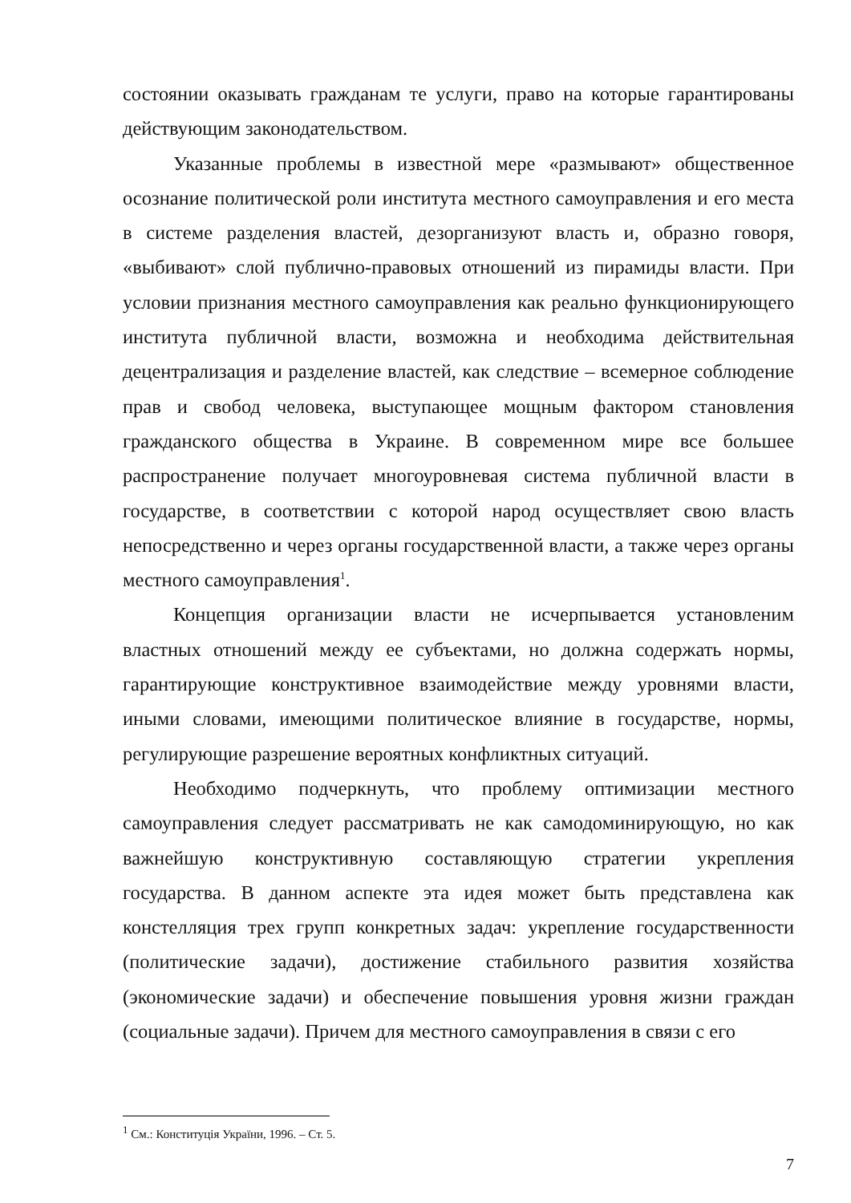состоянии оказывать гражданам те услуги, право на которые гарантированы действующим законодательством.
Указанные проблемы в известной мере «размывают» общественное осознание политической роли института местного самоуправления и его места в системе разделения властей, дезорганизуют власть и, образно говоря, «выбивают» слой публично-правовых отношений из пирамиды власти. При условии признания местного самоуправления как реально функционирующего института публичной власти, возможна и необходима действительная децентрализация и разделение властей, как следствие – всемерное соблюдение прав и свобод человека, выступающее мощным фактором становления гражданского общества в Украине. В современном мире все большее распространение получает многоуровневая система публичной власти в государстве, в соответствии с которой народ осуществляет свою власть непосредственно и через органы государственной власти, а также через органы местного самоуправления<sup>1</sup>.
Концепция организации власти не исчерпывается установленим властных отношений между ее субъектами, но должна содержать нормы, гарантирующие конструктивное взаимодействие между уровнями власти, иными словами, имеющими политическое влияние в государстве, нормы, регулирующие разрешение вероятных конфликтных ситуаций.
Необходимо подчеркнуть, что проблему оптимизации местного самоуправления следует рассматривать не как самодоминирующую, но как важнейшую конструктивную составляющую стратегии укрепления государства. В данном аспекте эта идея может быть представлена как констелляция трех групп конкретных задач: укрепление государственности (политические задачи), достижение стабильного развития хозяйства (экономические задачи) и обеспечение повышения уровня жизни граждан (социальные задачи). Причем для местного самоуправления в связи с его
<sup>1</sup> См.: Конституція України, 1996. – Ст. 5.
7